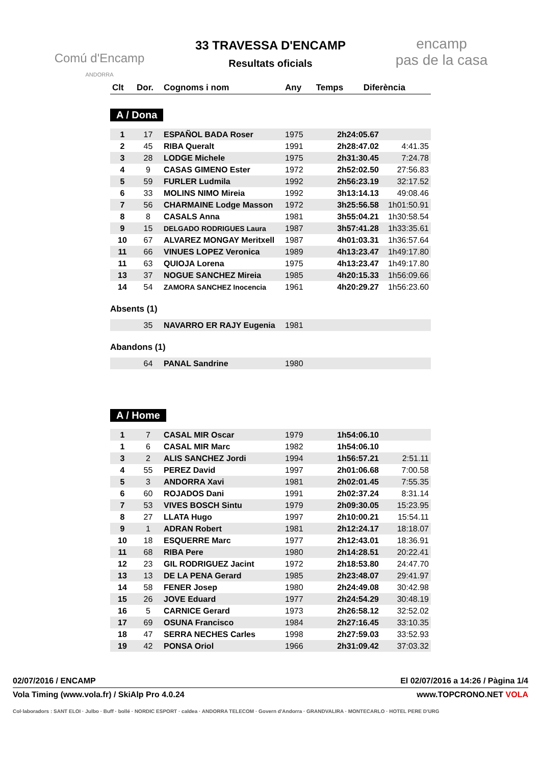Comú d'Encamp
ANDORRA
33 TRAVESSA D'ENCAMP
Resultats oficials
encamp
pas de la casa
| Clt | Dor. | Cognoms i nom | Any | Temps | Diferència |
| --- | --- | --- | --- | --- | --- |
A / Dona
| 1 | 17 | ESPAÑOL BADA Roser | 1975 | 2h24:05.67 | |
| 2 | 45 | RIBA Queralt | 1991 | 2h28:47.02 | 4:41.35 |
| 3 | 28 | LODGE Michele | 1975 | 2h31:30.45 | 7:24.78 |
| 4 | 9 | CASAS GIMENO Ester | 1972 | 2h52:02.50 | 27:56.83 |
| 5 | 59 | FURLER Ludmila | 1992 | 2h56:23.19 | 32:17.52 |
| 6 | 33 | MOLINS NIMO Mireia | 1992 | 3h13:14.13 | 49:08.46 |
| 7 | 56 | CHARMAINE Lodge Masson | 1972 | 3h25:56.58 | 1h01:50.91 |
| 8 | 8 | CASALS Anna | 1981 | 3h55:04.21 | 1h30:58.54 |
| 9 | 15 | DELGADO RODRIGUES Laura | 1987 | 3h57:41.28 | 1h33:35.61 |
| 10 | 67 | ALVAREZ MONGAY Meritxell | 1987 | 4h01:03.31 | 1h36:57.64 |
| 11 | 66 | VINUES LOPEZ Veronica | 1989 | 4h13:23.47 | 1h49:17.80 |
| 11 | 63 | QUIOJA Lorena | 1975 | 4h13:23.47 | 1h49:17.80 |
| 13 | 37 | NOGUE SANCHEZ Mireia | 1985 | 4h20:15.33 | 1h56:09.66 |
| 14 | 54 | ZAMORA SANCHEZ Inocencia | 1961 | 4h20:29.27 | 1h56:23.60 |
Absents (1)
| | 35 | NAVARRO ER RAJY Eugenia | 1981 | | |
Abandons (1)
| | 64 | PANAL Sandrine | 1980 | | |
A / Home
| 1 | 7 | CASAL MIR Oscar | 1979 | 1h54:06.10 | |
| 1 | 6 | CASAL MIR Marc | 1982 | 1h54:06.10 | |
| 3 | 2 | ALIS SANCHEZ Jordi | 1994 | 1h56:57.21 | 2:51.11 |
| 4 | 55 | PEREZ David | 1997 | 2h01:06.68 | 7:00.58 |
| 5 | 3 | ANDORRA Xavi | 1981 | 2h02:01.45 | 7:55.35 |
| 6 | 60 | ROJADOS Dani | 1991 | 2h02:37.24 | 8:31.14 |
| 7 | 53 | VIVES BOSCH Sintu | 1979 | 2h09:30.05 | 15:23.95 |
| 8 | 27 | LLATA Hugo | 1997 | 2h10:00.21 | 15:54.11 |
| 9 | 1 | ADRAN Robert | 1981 | 2h12:24.17 | 18:18.07 |
| 10 | 18 | ESQUERRE Marc | 1977 | 2h12:43.01 | 18:36.91 |
| 11 | 68 | RIBA Pere | 1980 | 2h14:28.51 | 20:22.41 |
| 12 | 23 | GIL RODRIGUEZ Jacint | 1972 | 2h18:53.80 | 24:47.70 |
| 13 | 13 | DE LA PENA Gerard | 1985 | 2h23:48.07 | 29:41.97 |
| 14 | 58 | FENER Josep | 1980 | 2h24:49.08 | 30:42.98 |
| 15 | 26 | JOVE Eduard | 1977 | 2h24:54.29 | 30:48.19 |
| 16 | 5 | CARNICE Gerard | 1973 | 2h26:58.12 | 32:52.02 |
| 17 | 69 | OSUNA Francisco | 1984 | 2h27:16.45 | 33:10.35 |
| 18 | 47 | SERRA NECHES Carles | 1998 | 2h27:59.03 | 33:52.93 |
| 19 | 42 | PONSA Oriol | 1966 | 2h31:09.42 | 37:03.32 |
02/07/2016 / ENCAMP El 02/07/2016 a 14:26 / Pàgina 1/4
Vola Timing (www.vola.fr) / SkiAlp Pro 4.0.24 www.TOPCRONO.NET VOLA
Col·laboradors : SANT ELOI · Julbo · Buff · bollé · NORDIC ESPORT · caldea · ANDORRA TELECOM · Govern d'Andorra · GRANDVALIRA · MONTECARLO · HOTEL PERE D'URG